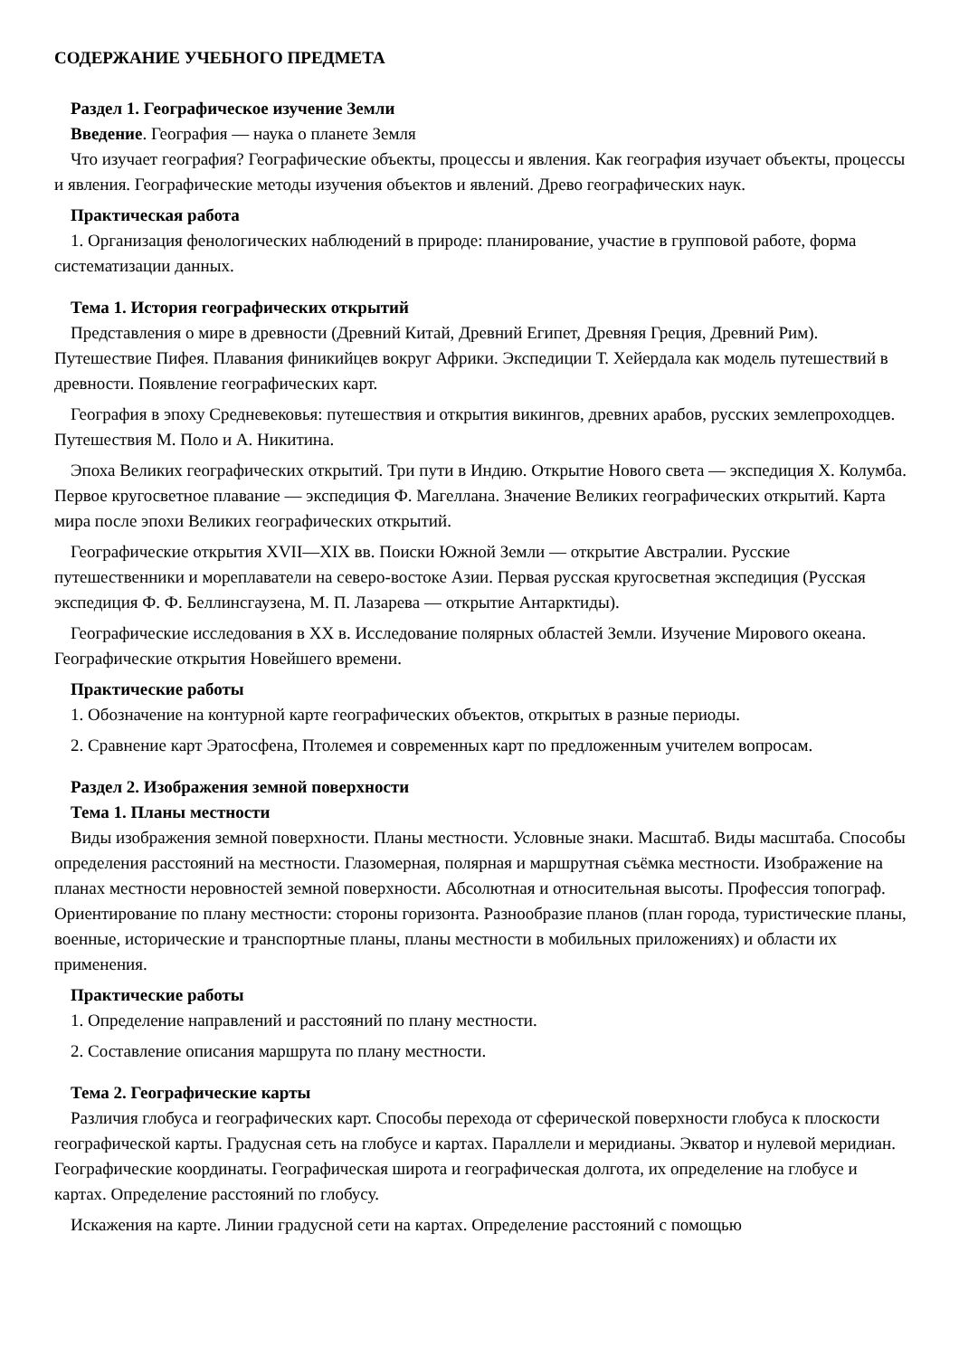СОДЕРЖАНИЕ УЧЕБНОГО ПРЕДМЕТА
Раздел 1. Географическое изучение Земли
Введение. География — наука о планете Земля
Что изучает география? Географические объекты, процессы и явления. Как география изучает объекты, процессы и явления. Географические методы изучения объектов и явлений. Древо географических наук.
Практическая работа
1. Организация фенологических наблюдений в природе: планирование, участие в групповой работе, форма систематизации данных.
Тема 1. История географических открытий
Представления о мире в древности (Древний Китай, Древний Египет, Древняя Греция, Древний Рим). Путешествие Пифея. Плавания финикийцев вокруг Африки. Экспедиции Т. Хейердала как модель путешествий в древности. Появление географических карт.
География в эпоху Средневековья: путешествия и открытия викингов, древних арабов, русских землепроходцев. Путешествия М. Поло и А. Никитина.
Эпоха Великих географических открытий. Три пути в Индию. Открытие Нового света — экспедиция Х. Колумба. Первое кругосветное плавание — экспедиция Ф. Магеллана. Значение Великих географических открытий. Карта мира после эпохи Великих географических открытий.
Географические открытия XVII—XIX вв. Поиски Южной Земли — открытие Австралии. Русские путешественники и мореплаватели на северо-востоке Азии. Первая русская кругосветная экспедиция (Русская экспедиция Ф. Ф. Беллинсгаузена, М. П. Лазарева — открытие Антарктиды).
Географические исследования в ХХ в. Исследование полярных областей Земли. Изучение Мирового океана. Географические открытия Новейшего времени.
Практические работы
1. Обозначение на контурной карте географических объектов, открытых в разные периоды.
2. Сравнение карт Эратосфена, Птолемея и современных карт по предложенным учителем вопросам.
Раздел 2. Изображения земной поверхности
Тема 1. Планы местности
Виды изображения земной поверхности. Планы местности. Условные знаки. Масштаб. Виды масштаба. Способы определения расстояний на местности. Глазомерная, полярная и маршрутная съёмка местности. Изображение на планах местности неровностей земной поверхности. Абсолютная и относительная высоты. Профессия топограф. Ориентирование по плану местности: стороны горизонта. Разнообразие планов (план города, туристические планы, военные, исторические и транспортные планы, планы местности в мобильных приложениях) и области их применения.
Практические работы
1. Определение направлений и расстояний по плану местности.
2. Составление описания маршрута по плану местности.
Тема 2. Географические карты
Различия глобуса и географических карт. Способы перехода от сферической поверхности глобуса к плоскости географической карты. Градусная сеть на глобусе и картах. Параллели и меридианы. Экватор и нулевой меридиан. Географические координаты. Географическая широта и географическая долгота, их определение на глобусе и картах. Определение расстояний по глобусу.
Искажения на карте. Линии градусной сети на картах. Определение расстояний с помощью